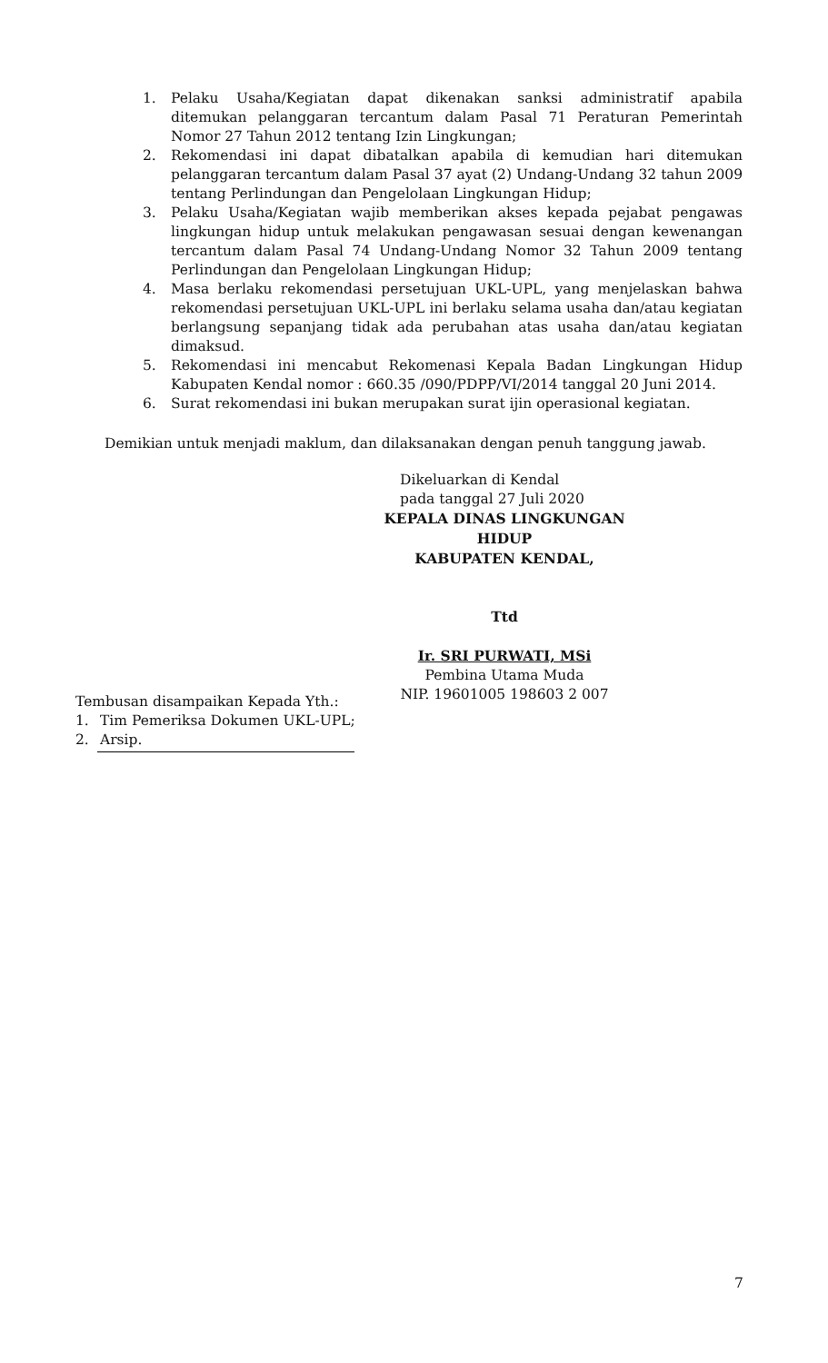1. Pelaku Usaha/Kegiatan dapat dikenakan sanksi administratif apabila ditemukan pelanggaran tercantum dalam Pasal 71 Peraturan Pemerintah Nomor 27 Tahun 2012 tentang Izin Lingkungan;
2. Rekomendasi ini dapat dibatalkan apabila di kemudian hari ditemukan pelanggaran tercantum dalam Pasal 37 ayat (2) Undang-Undang 32 tahun 2009 tentang Perlindungan dan Pengelolaan Lingkungan Hidup;
3. Pelaku Usaha/Kegiatan wajib memberikan akses kepada pejabat pengawas lingkungan hidup untuk melakukan pengawasan sesuai dengan kewenangan tercantum dalam Pasal 74 Undang-Undang Nomor 32 Tahun 2009 tentang Perlindungan dan Pengelolaan Lingkungan Hidup;
4. Masa berlaku rekomendasi persetujuan UKL-UPL, yang menjelaskan bahwa rekomendasi persetujuan UKL-UPL ini berlaku selama usaha dan/atau kegiatan berlangsung sepanjang tidak ada perubahan atas usaha dan/atau kegiatan dimaksud.
5. Rekomendasi ini mencabut Rekomenasi Kepala Badan Lingkungan Hidup Kabupaten Kendal nomor : 660.35 /090/PDPP/VI/2014 tanggal 20 Juni 2014.
6. Surat rekomendasi ini bukan merupakan surat ijin operasional kegiatan.
Demikian untuk menjadi maklum, dan dilaksanakan dengan penuh tanggung jawab.
Dikeluarkan di Kendal
pada tanggal 27 Juli 2020
KEPALA DINAS LINGKUNGAN HIDUP
KABUPATEN KENDAL,
Ttd
Ir. SRI PURWATI, MSi
Pembina Utama Muda
NIP. 19601005 198603 2 007
Tembusan disampaikan Kepada Yth.:
1. Tim Pemeriksa Dokumen UKL-UPL;
2. Arsip.
7